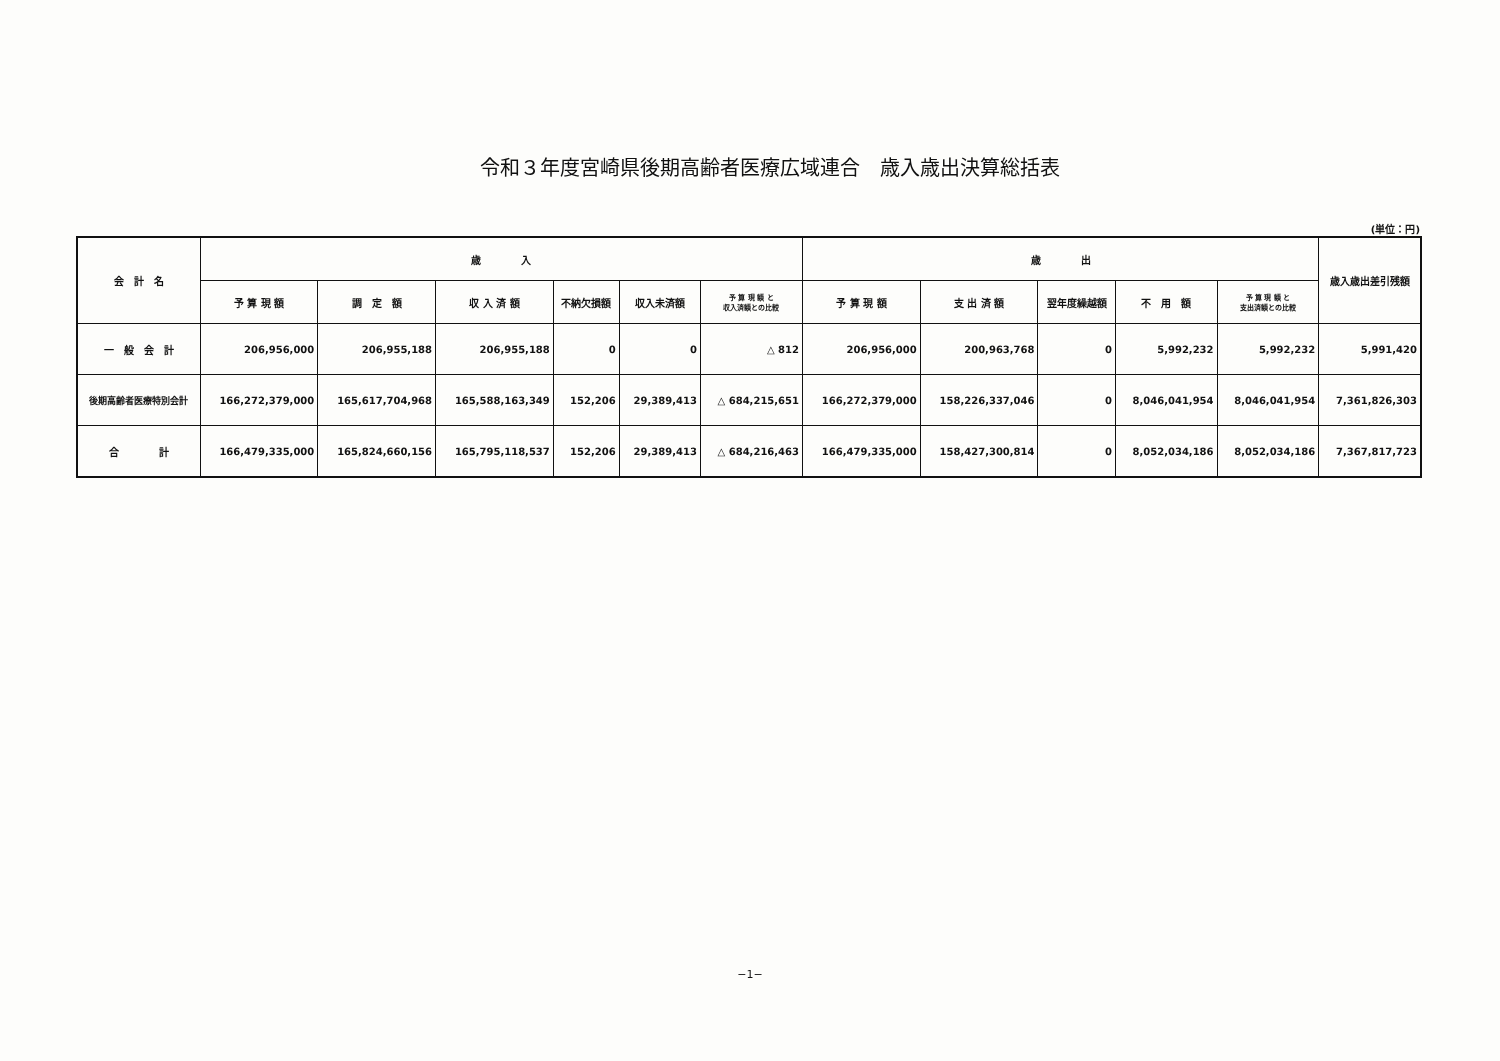令和３年度宮崎県後期高齢者医療広域連合　歳入歳出決算総括表
(単位：円)
| 会 計 名 | 歳 入 | | | | | | 歳 出 | | | | | 歳入歳出差引残額 |
| --- | --- | --- | --- | --- | --- | --- | --- | --- | --- | --- | --- | --- |
| | 予 算 現 額 | 調 定 額 | 収 入 済 額 | 不納欠損額 | 収入未済額 | 予 算 現 額 と 収入済額との比較 | 予 算 現 額 | 支 出 済 額 | 翌年度繰越額 | 不 用 額 | 予 算 現 額 と 支出済額との比較 | |
| 一 般 会 計 | 206,956,000 | 206,955,188 | 206,955,188 | 0 | 0 | △ 812 | 206,956,000 | 200,963,768 | 0 | 5,992,232 | 5,992,232 | 5,991,420 |
| 後期高齢者医療特別会計 | 166,272,379,000 | 165,617,704,968 | 165,588,163,349 | 152,206 | 29,389,413 | △ 684,215,651 | 166,272,379,000 | 158,226,337,046 | 0 | 8,046,041,954 | 8,046,041,954 | 7,361,826,303 |
| 合 計 | 166,479,335,000 | 165,824,660,156 | 165,795,118,537 | 152,206 | 29,389,413 | △ 684,216,463 | 166,479,335,000 | 158,427,300,814 | 0 | 8,052,034,186 | 8,052,034,186 | 7,367,817,723 |
−1−